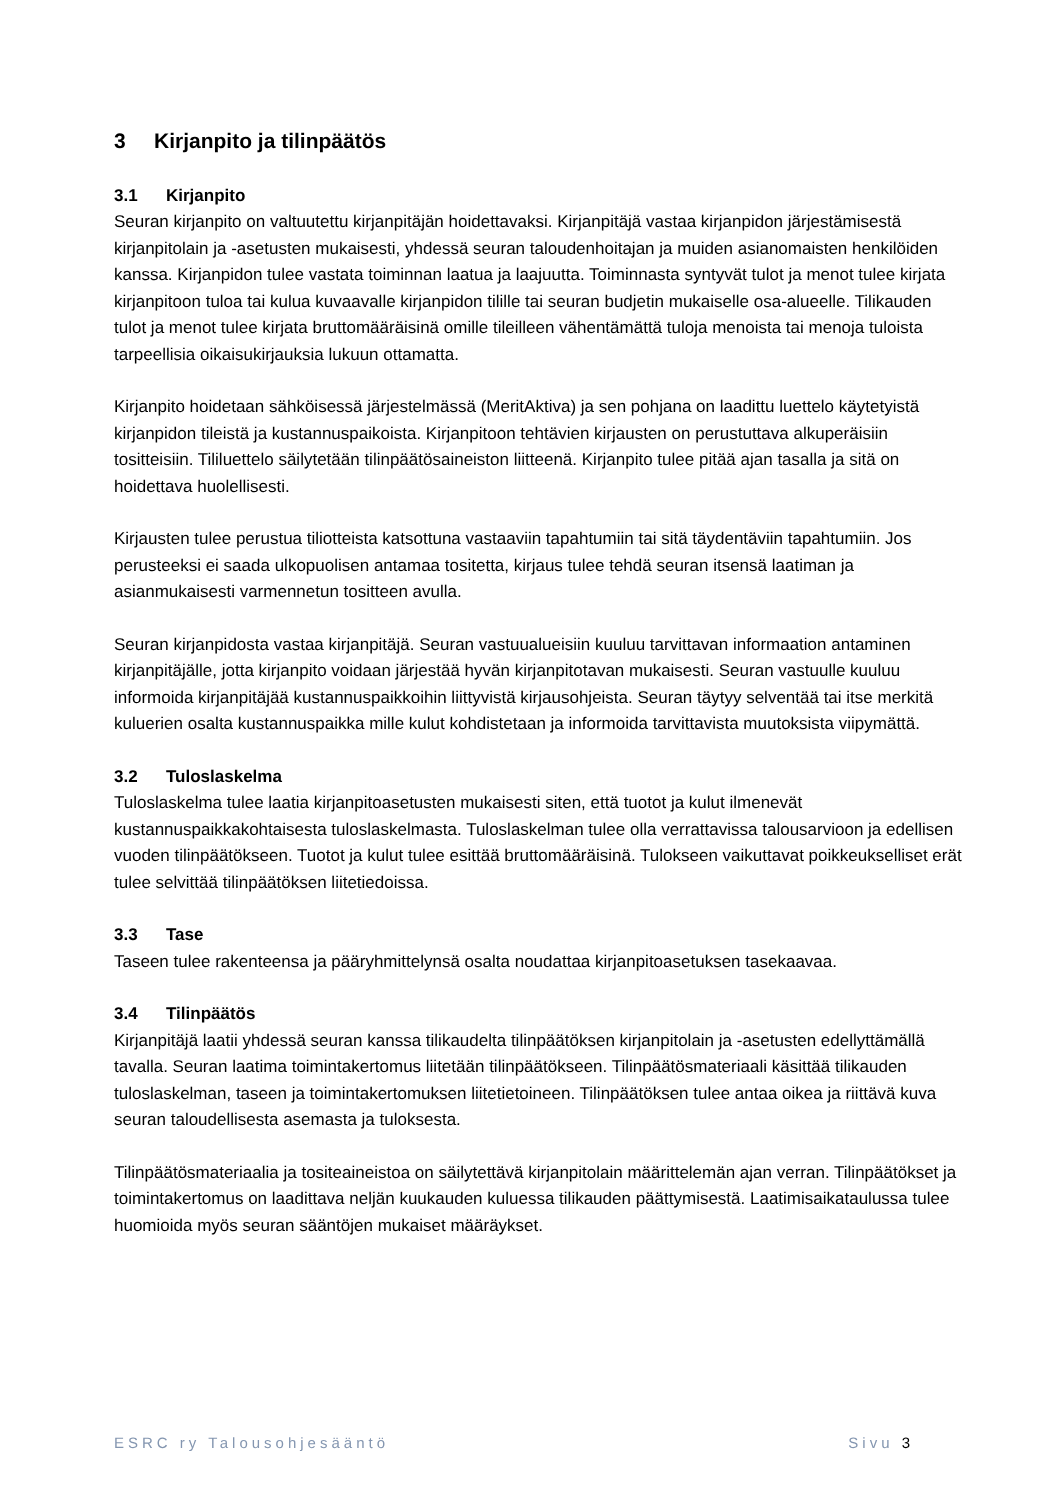3 Kirjanpito ja tilinpäätös
3.1 Kirjanpito
Seuran kirjanpito on valtuutettu kirjanpitäjän hoidettavaksi. Kirjanpitäjä vastaa kirjanpidon järjestämisestä kirjanpitolain ja -asetusten mukaisesti, yhdessä seuran taloudenhoitajan ja muiden asianomaisten henkilöiden kanssa. Kirjanpidon tulee vastata toiminnan laatua ja laajuutta. Toiminnasta syntyvät tulot ja menot tulee kirjata kirjanpitoon tuloa tai kulua kuvaavalle kirjanpidon tilille tai seuran budjetin mukaiselle osa-alueelle. Tilikauden tulot ja menot tulee kirjata bruttomääräisinä omille tileilleen vähentämättä tuloja menoista tai menoja tuloista tarpeellisia oikaisukirjauksia lukuun ottamatta.
Kirjanpito hoidetaan sähköisessä järjestelmässä (MeritAktiva) ja sen pohjana on laadittu luettelo käytetyistä kirjanpidon tileistä ja kustannuspaikoista. Kirjanpitoon tehtävien kirjausten on perustuttava alkuperäisiin tositteisiin. Tililuettelo säilytetään tilinpäätösaineiston liitteenä. Kirjanpito tulee pitää ajan tasalla ja sitä on hoidettava huolellisesti.
Kirjausten tulee perustua tiliotteista katsottuna vastaaviin tapahtumiin tai sitä täydentäviin tapahtumiin. Jos perusteeksi ei saada ulkopuolisen antamaa tositetta, kirjaus tulee tehdä seuran itsensä laatiman ja asianmukaisesti varmennetun tositteen avulla.
Seuran kirjanpidosta vastaa kirjanpitäjä. Seuran vastuualueisiin kuuluu tarvittavan informaation antaminen kirjanpitäjälle, jotta kirjanpito voidaan järjestää hyvän kirjanpitotavan mukaisesti. Seuran vastuulle kuuluu informoida kirjanpitäjää kustannuspaikkoihin liittyvistä kirjausohjeista. Seuran täytyy selventää tai itse merkitä kuluerien osalta kustannuspaikka mille kulut kohdistetaan ja informoida tarvittavista muutoksista viipymättä.
3.2 Tuloslaskelma
Tuloslaskelma tulee laatia kirjanpitoasetusten mukaisesti siten, että tuotot ja kulut ilmenevät kustannuspaikkakohtaisesta tuloslaskelmasta. Tuloslaskelman tulee olla verrattavissa talousarvioon ja edellisen vuoden tilinpäätökseen. Tuotot ja kulut tulee esittää bruttomääräisinä. Tulokseen vaikuttavat poikkeukselliset erät tulee selvittää tilinpäätöksen liitetiedoissa.
3.3 Tase
Taseen tulee rakenteensa ja pääryhmittelynsä osalta noudattaa kirjanpitoasetuksen tasekaavaa.
3.4 Tilinpäätös
Kirjanpitäjä laatii yhdessä seuran kanssa tilikaudelta tilinpäätöksen kirjanpitolain ja -asetusten edellyttämällä tavalla. Seuran laatima toimintakertomus liitetään tilinpäätökseen. Tilinpäätösmateriaali käsittää tilikauden tuloslaskelman, taseen ja toimintakertomuksen liitetietoineen. Tilinpäätöksen tulee antaa oikea ja riittävä kuva seuran taloudellisesta asemasta ja tuloksesta.
Tilinpäätösmateriaalia ja tositeaineistoa on säilytettävä kirjanpitolain määrittelemän ajan verran. Tilinpäätökset ja toimintakertomus on laadittava neljän kuukauden kuluessa tilikauden päättymisestä. Laatimisaikataulussa tulee huomioida myös seuran sääntöjen mukaiset määräykset.
ESRC ry Talousohjesääntö Sivu 3